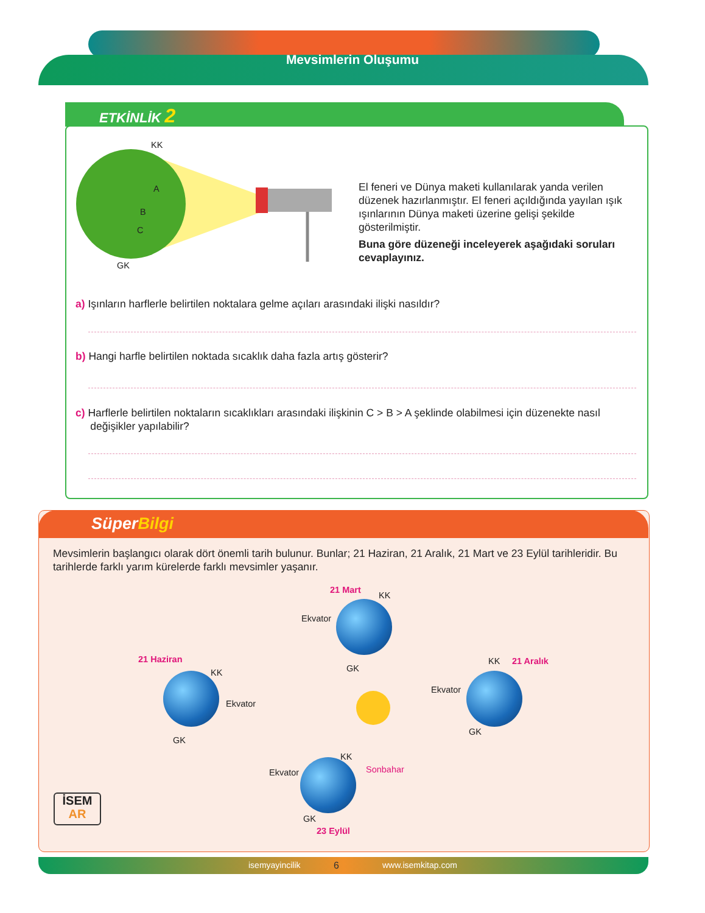Mevsimlerin Oluşumu
ETKİNLİK 2
KK
A
B
C
GK
El feneri ve Dünya maketi kullanılarak yanda verilen düzenek hazırlanmıştır. El feneri açıldığında yayılan ışık ışınlarının Dünya maketi üzerine gelişi şekilde gösterilmiştir.
Buna göre düzeneği inceleyerek aşağıdaki soruları cevaplayınız.
a) Işınların harflerle belirtilen noktalara gelme açıları arasındaki ilişki nasıldır?
b) Hangi harfle belirtilen noktada sıcaklık daha fazla artış gösterir?
c) Harflerle belirtilen noktaların sıcaklıkları arasındaki ilişkinin C > B > A şeklinde olabilmesi için düzenekte nasıl
değişikler yapılabilir?
SüperBilgi
Mevsimlerin başlangıcı olarak dört önemli tarih bulunur. Bunlar; 21 Haziran, 21 Aralık, 21 Mart ve 23 Eylül tarihleridir. Bu tarihlerde farklı yarım kürelerde farklı mevsimler yaşanır.
21 Mart
KK
Ekvator
GK
21 Haziran
KK
Ekvator
GK
KK 21 Aralık
Ekvator
GK
KK
Sonbahar Ekvator
GK
23 Eylül
İSEM
AR
isemyayincilik 6 www.isemkitap.com